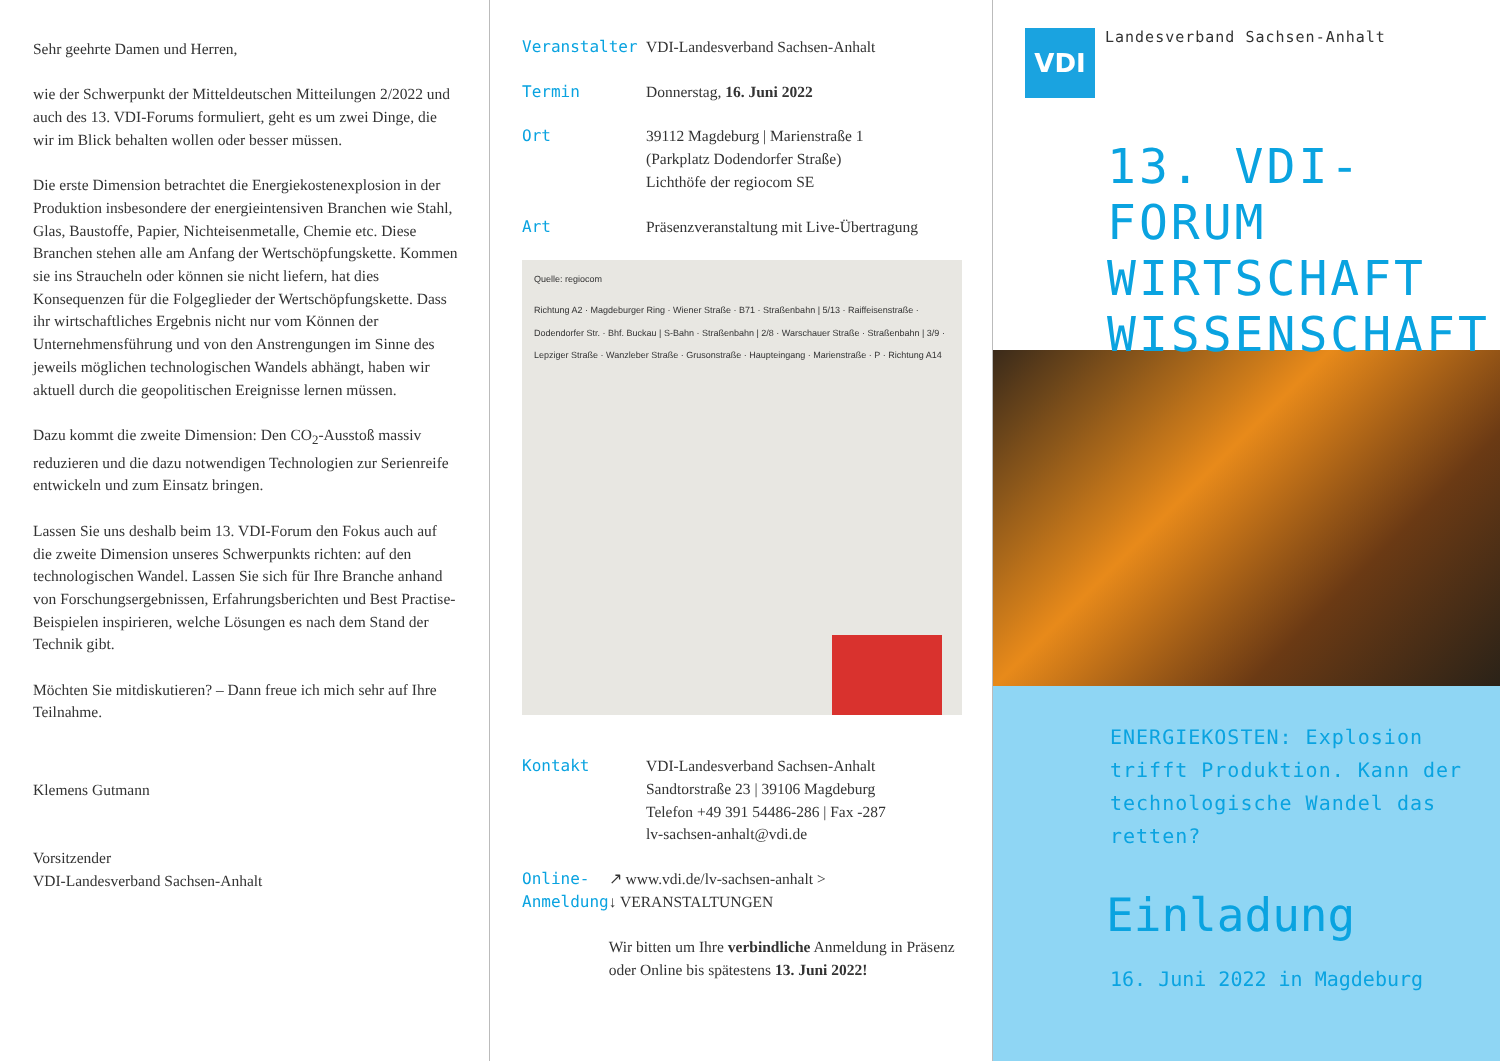Sehr geehrte Damen und Herren,
wie der Schwerpunkt der Mitteldeutschen Mitteilungen 2/2022 und auch des 13. VDI-Forums formuliert, geht es um zwei Dinge, die wir im Blick behalten wollen oder besser müssen.
Die erste Dimension betrachtet die Energiekostenexplosion in der Produktion insbesondere der energieintensiven Branchen wie Stahl, Glas, Baustoffe, Papier, Nichteisen­metalle, Chemie etc. Diese Branchen stehen alle am Anfang der Wertschöpfungskette. Kommen sie ins Straucheln oder können sie nicht liefern, hat dies Konsequenzen für die Folgeglieder der Wertschöpfungs­kette. Dass ihr wirtschaftliches Ergebnis nicht nur vom Können der Unternehmensführung und von den Anstrengungen im Sinne des jeweils möglichen techno­logischen Wandels abhängt, haben wir aktuell durch die geopolitischen Ereignisse lernen müssen.
Dazu kommt die zweite Dimension: Den CO<sub>2</sub>-Ausstoß massiv reduzieren und die dazu notwendigen Technologien zur Serienreife entwickeln und zum Einsatz bringen.
Lassen Sie uns deshalb beim 13. VDI-Forum den Fokus auch auf die zweite Dimension unseres Schwerpunkts richten: auf den technologischen Wandel. Lassen Sie sich für Ihre Branche anhand von Forschungsergebnissen, Erfahrungsberichten und Best Practise-Beispielen inspirieren, welche Lösungen es nach dem Stand der Technik gibt.
Möchten Sie mitdiskutieren? – Dann freue ich mich sehr auf Ihre Teilnahme.
Klemens Gutmann
Vorsitzender
VDI-Landesverband Sachsen-Anhalt
Veranstalter VDI-Landesverband Sachsen-Anhalt
Termin Donnerstag, 16. Juni 2022
Ort 39112 Magdeburg | Marienstraße 1
(Parkplatz Dodendorfer Straße)
Lichthöfe der regiocom SE
Art Präsenzveranstaltung mit Live-Übertragung
Quelle: regiocom
Richtung A2 · Magdeburger Ring · Wiener Straße · B71 · Straßenbahn | 5/13 · Raiffeisenstraße · Dodendorfer Str. · Bhf. Buckau | S-Bahn · Straßenbahn | 2/8 · Warschauer Straße · Straßenbahn | 3/9 · Lepziger Straße · Wanzleber Straße · Grusonstraße · Haupteingang · Marienstraße · P · Richtung A14
Kontakt VDI-Landesverband Sachsen-Anhalt
Sandtorstraße 23 | 39106 Magdeburg
Telefon +49 391 54486-286 | Fax -287
lv-sachsen-anhalt@vdi.de
Online-
Anmeldung
↗ www.vdi.de/lv-sachsen-anhalt >
↓ VERANSTALTUNGEN
Wir bitten um Ihre verbindliche Anmeldung in Präsenz oder Online bis spätestens 13. Juni 2022!
VDI Landesverband Sachsen-Anhalt
13. VDI-FORUM
WIRTSCHAFT
WISSENSCHAFT
ENERGIEKOSTEN: Explosion trifft Produktion. Kann der technologische Wandel das retten?
Einladung
16. Juni 2022 in Magdeburg